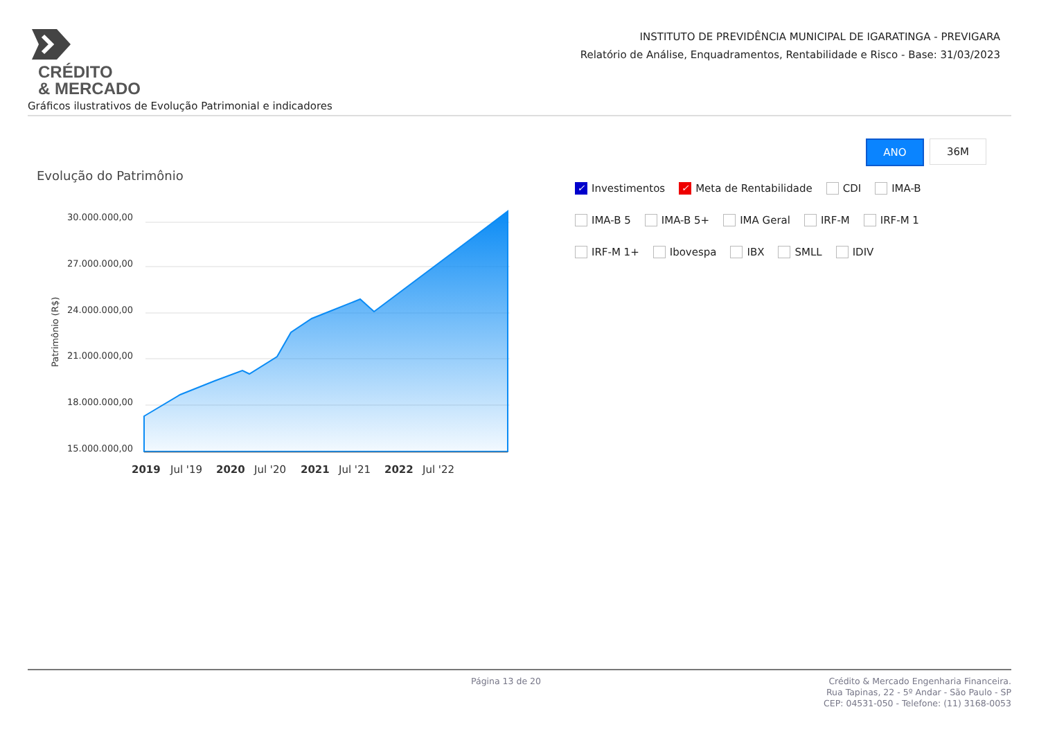CRÉDITO
& MERCADO
INSTITUTO DE PREVIDÊNCIA MUNICIPAL DE IGARATINGA - PREVIGARA
Relatório de Análise, Enquadramentos, Rentabilidade e Risco - Base: 31/03/2023
Gráficos ilustrativos de Evolução Patrimonial e indicadores
ANO 36M
Evolução do Patrimônio
✓ Investimentos ✓ Meta de Rentabilidade CDI IMA-B
IMA-B 5 IMA-B 5+ IMA Geral IRF-M IRF-M 1
IRF-M 1+ Ibovespa IBX SMLL IDIV
30.000.000,00
27.000.000,00
24.000.000,00
21.000.000,00
18.000.000,00
15.000.000,00
Patrimônio (R$)
2019
Jul '19
2020
Jul '20
2021
Jul '21
2022
Jul '22
Página 13 de 20
Crédito & Mercado Engenharia Financeira.
Rua Tapinas, 22 - 5º Andar - São Paulo - SP
CEP: 04531-050 - Telefone: (11) 3168-0053